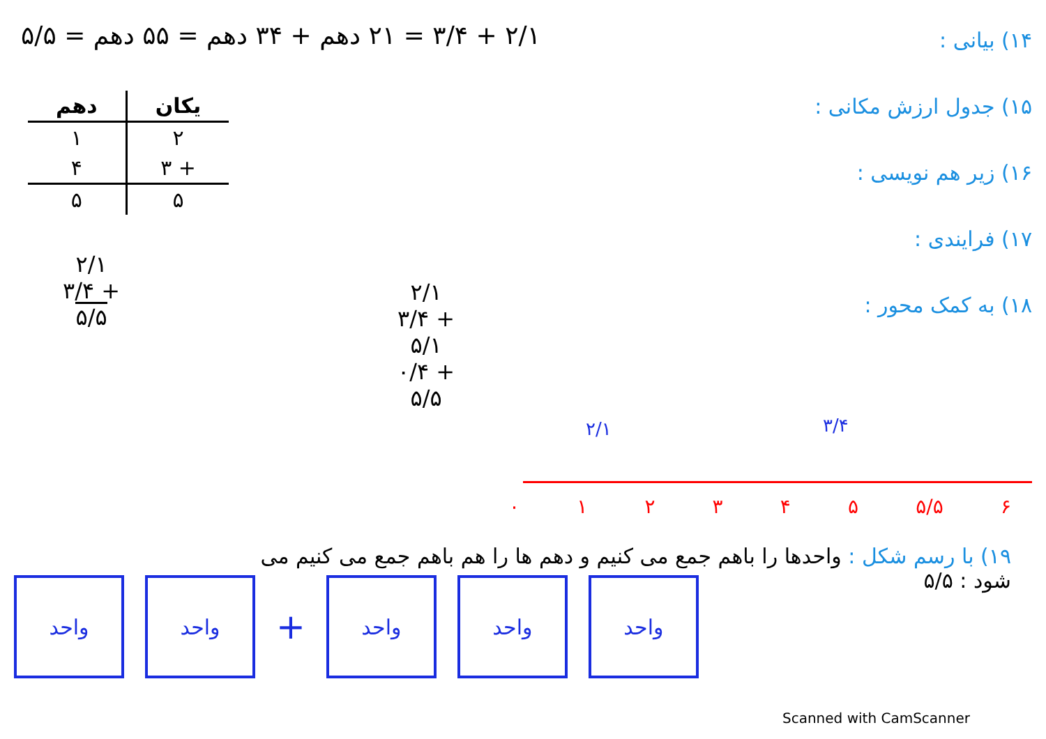۲/۱ + ۳/۴ = ۲۱ دهم + ۳۴ دهم = ۵۵ دهم = ۵/۵
۱۴) بیانی :
۱۵) جدول ارزش مکانی :
۱۶) زیر هم نویسی :
۱۷) فرایندی :
۱۸) به کمک محور :
| یکان | دهم |
| --- | --- |
| ۲ | ۱ |
| + ۳ | ۴ |
| ۵ | ۵ |
۲/۱
+ ۳/۴
۵/۵
۲/۱
+ ۳/۴
۵/۱
+ ۰/۴
۵/۵
۲/۱ ۳/۴
۰۱۲۳۴۵ ۵/۵ ۶
۱۹) با رسم شکل : واحدها را باهم جمع می کنیم و دهم ها را هم باهم جمع می کنیم می شود : ۵/۵
واحد واحد
+
واحد واحد واحد
Scanned with CamScanner